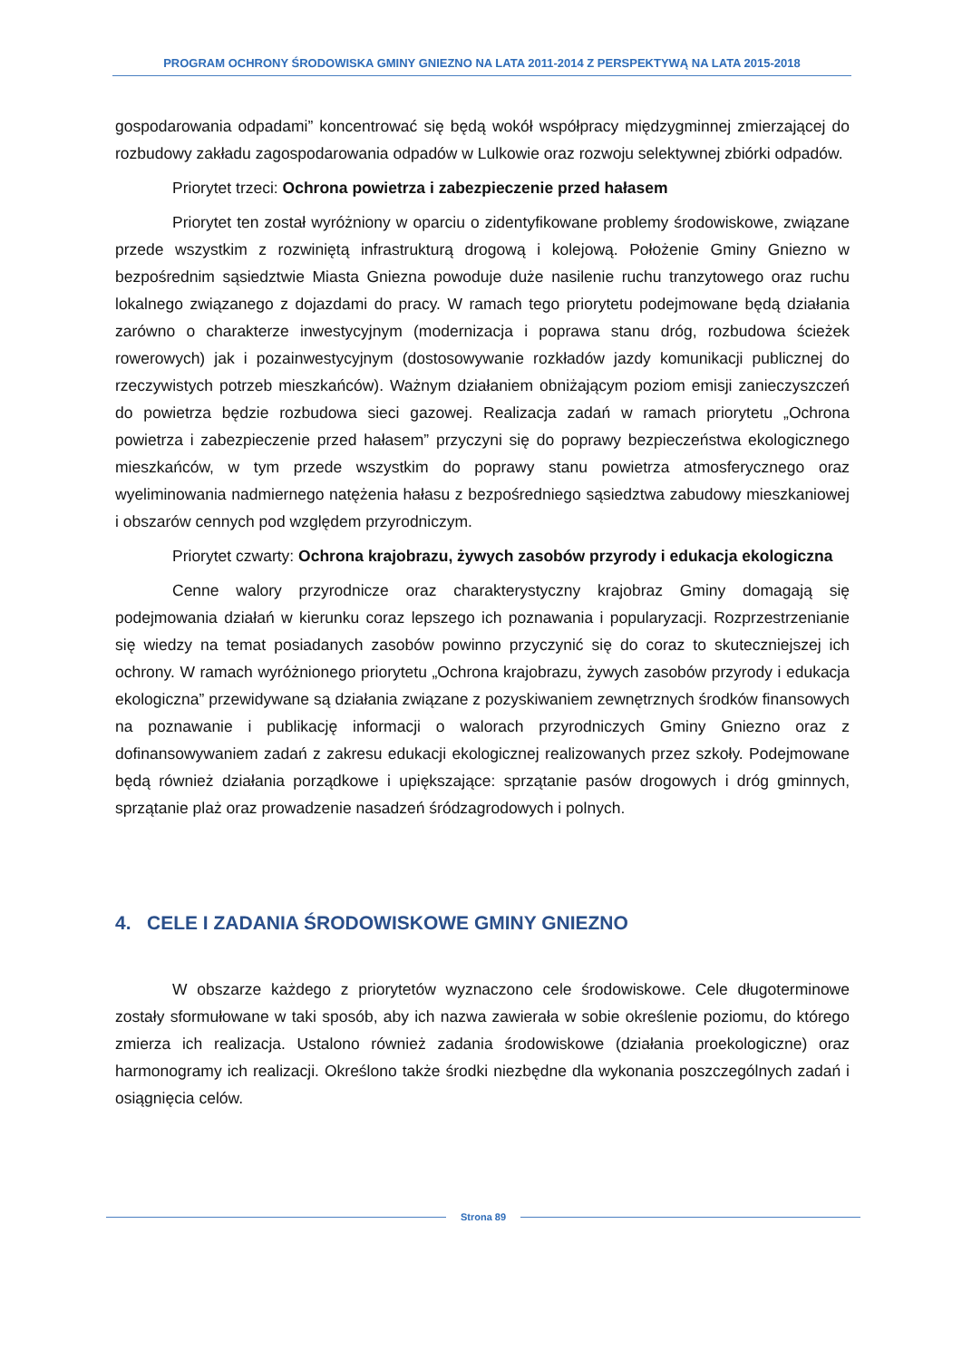PROGRAM OCHRONY ŚRODOWISKA GMINY GNIEZNO NA LATA 2011-2014 Z PERSPEKTYWĄ NA LATA 2015-2018
gospodarowania odpadami” koncentrować się będą wokół współpracy międzygminnej zmierzającej do rozbudowy zakładu zagospodarowania odpadów w Lulkowie oraz rozwoju selektywnej zbiórki odpadów.
Priorytet trzeci: Ochrona powietrza i zabezpieczenie przed hałasem
Priorytet ten został wyróżniony w oparciu o zidentyfikowane problemy środowiskowe, związane przede wszystkim z rozwiniętą infrastrukturą drogową i kolejową. Położenie Gminy Gniezno w bezpośrednim sąsiedztwie Miasta Gniezna powoduje duże nasilenie ruchu tranzytowego oraz ruchu lokalnego związanego z dojazdami do pracy. W ramach tego priorytetu podejmowane będą działania zarówno o charakterze inwestycyjnym (modernizacja i poprawa stanu dróg, rozbudowa ścieżek rowerowych) jak i pozainwestycyjnym (dostosowywanie rozkładów jazdy komunikacji publicznej do rzeczywistych potrzeb mieszkańców). Ważnym działaniem obniżającym poziom emisji zanieczyszczeń do powietrza będzie rozbudowa sieci gazowej. Realizacja zadań w ramach priorytetu „Ochrona powietrza i zabezpieczenie przed hałasem” przyczyni się do poprawy bezpieczeństwa ekologicznego mieszkańców, w tym przede wszystkim do poprawy stanu powietrza atmosferycznego oraz wyeliminowania nadmiernego natężenia hałasu z bezpośredniego sąsiedztwa zabudowy mieszkaniowej i obszarów cennych pod względem przyrodniczym.
Priorytet czwarty: Ochrona krajobrazu, żywych zasobów przyrody i edukacja ekologiczna
Cenne walory przyrodnicze oraz charakterystyczny krajobraz Gminy domagają się podejmowania działań w kierunku coraz lepszego ich poznawania i popularyzacji. Rozprzestrzenianie się wiedzy na temat posiadanych zasobów powinno przyczynić się do coraz to skuteczniejszej ich ochrony. W ramach wyróżnionego priorytetu „Ochrona krajobrazu, żywych zasobów przyrody i edukacja ekologiczna” przewidywane są działania związane z pozyskiwaniem zewnętrznych środków finansowych na poznawanie i publikację informacji o walorach przyrodniczych Gminy Gniezno oraz z dofinansowywaniem zadań z zakresu edukacji ekologicznej realizowanych przez szkoły. Podejmowane będą również działania porządkowe i upiększające: sprzątanie pasów drogowych i dróg gminnych, sprzątanie plaż oraz prowadzenie nasadzeń śródzagrodowych i polnych.
4. CELE I ZADANIA ŚRODOWISKOWE GMINY GNIEZNO
W obszarze każdego z priorytetów wyznaczono cele środowiskowe. Cele długoterminowe zostały sformułowane w taki sposób, aby ich nazwa zawierała w sobie określenie poziomu, do którego zmierza ich realizacja. Ustalono również zadania środowiskowe (działania proekologiczne) oraz harmonogramy ich realizacji. Określono także środki niezbędne dla wykonania poszczególnych zadań i osiągnięcia celów.
Strona 89